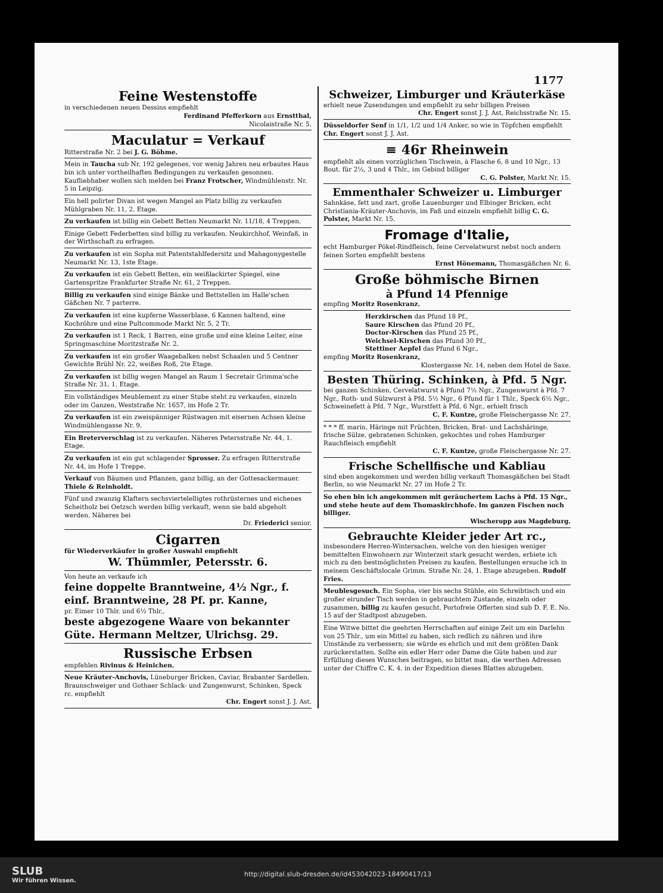1177
Feine Westenstoffe
in verschiedenen neuen Dessins empfiehlt
Ferdinand Pfefferkorn aus Ernstthal,
Nicolaistraße Nr. 5.
Maculatur = Verkauf
Ritterstraße Nr. 2 bei J. G. Böhme.
Mein in Taucha sub Nr. 192 gelegenes, vor wenig Jahren neu erbautes Haus bin ich unter vortheilhaften Bedingungen zu verkaufen gesonnen. Kaufliebhaber wollen sich melden bei Franz Frotscher, Windmühlenstr. Nr. 5 in Leipzig.
Ein hell polirter Divan ist wegen Mangel an Platz billig zu verkaufen Mühlgraben Nr. 11, 2. Etage.
Zu verkaufen ist billig ein Gebett Betten Neumarkt Nr. 11/18, 4 Treppen.
Einige Gebett Federbetten sind billig zu verkaufen. Neukirchhof, Weinfaß, in der Wirthschaft zu erfragen.
Zu verkaufen ist ein Sopha mit Patentstahlfedersitz und Mahagonygestelle Neumarkt Nr. 13, 1ste Etage.
Zu verkaufen ist ein Gebett Betten, ein weißlackirter Spiegel, eine Gartenspritze Frankfurter Straße Nr. 61, 2 Treppen.
Billig zu verkaufen sind einige Bänke und Bettstellen im Halle'schen Gäßchen Nr. 7 parterre.
Zu verkaufen ist eine kupferne Wasserblase, 6 Kannen haltend, eine Kochröhre und eine Pultcommode Markt Nr. 5, 2 Tr.
Zu verkaufen ist 1 Reck, 1 Barren, eine große und eine kleine Leiter, eine Springmaschine Moritzstraße Nr. 2.
Zu verkaufen ist ein großer Waagebalken nebst Schaalen und 5 Centner Gewichte Brühl Nr. 22, weißes Roß, 2te Etage.
Zu verkaufen ist billig wegen Mangel an Raum 1 Secretair Grimma'sche Straße Nr. 31, 1. Etage.
Ein vollständiges Meublement zu einer Stube steht zu verkaufen, einzeln oder im Ganzen, Weststraße Nr. 1657, im Hofe 2 Tr.
Zu verkaufen ist ein zweispänniger Rüstwagen mit eisernen Achsen kleine Windmühlengasse Nr. 9.
Ein Breterverschlag ist zu verkaufen. Näheres Petersstraße Nr. 44, 1. Etage.
Zu verkaufen ist ein gut schlagender Sprosser. Zu erfragen Ritterstraße Nr. 44, im Hofe 1 Treppe.
Verkauf von Bäumen und Pflanzen, ganz billig, an der Gottesackermauer. Thiele & Reinholdt.
Fünf und zwanzig Klaftern sechsviertelelligtes rothrüsternes und eichenes Scheitholz bei Oetzsch werden billig verkauft, wenn sie bald abgeholt werden. Näheres bei
Dr. Friederici senior.
Cigarren
für Wiederverkäufer in großer Auswahl empfiehlt
W. Thümmler, Petersstr. 6.
Von heute an verkaufe ich
feine doppelte Branntweine, 4½ Ngr., f. einf. Branntweine, 28 Pf. pr. Kanne,
pr. Eimer 10 Thlr. und 6½ Thlr.,
beste abgezogene Waare von bekannter Güte. Hermann Meltzer, Ulrichsg. 29.
Russische Erbsen
empfehlen Rivinus & Heinichen.
Neue Kräuter-Anchovis, Lüneburger Bricken, Caviar, Brabanter Sardellen, Braunschweiger und Gothaer Schlack- und Zungenwurst, Schinken, Speck rc. empfiehlt
Chr. Engert sonst J. J. Ast.
Schweizer, Limburger und Kräuterkäse
erhielt neue Zusendungen und empfiehlt zu sehr billigen Preisen
Chr. Engert sonst J. J. Ast, Reichsstraße Nr. 15.
Düsseldorfer Senf in 1/1, 1/2 und 1/4 Anker, so wie in Töpfchen empfiehlt Chr. Engert sonst J. J. Ast.
≡ 46r Rheinwein
empfiehlt als einen vorzüglichen Tischwein, à Flasche 6, 8 und 10 Ngr., 13 Bout. für 2½, 3 und 4 Thlr., im Gebind billiger
C. G. Polster, Markt Nr. 15.
Emmenthaler Schweizer u. Limburger
Sahnkäse, fett und zart, große Lauenburger und Elbinger Bricken, echt Christiania-Kräuter-Anchovis, im Faß und einzeln empfiehlt billig C. G. Polster, Markt Nr. 15.
Fromage d'Italie,
echt Hamburger Pökel-Rindfleisch, feine Cervelatwurst nebst noch andern feinen Sorten empfiehlt bestens
Ernst Hönemann, Thomasgäßchen Nr. 6.
Große böhmische Birnen
à Pfund 14 Pfennige
empfing Moritz Rosenkranz.
Herzkirschen das Pfund 18 Pf.,
Saure Kirschen das Pfund 20 Pf.,
Doctor-Kirschen das Pfund 25 Pf.,
Weichsel-Kirschen das Pfund 30 Pf.,
Stettiner Aepfel das Pfund 6 Ngr.,
empfing Moritz Rosenkranz,
Klostergasse Nr. 14, neben dem Hotel de Saxe.
Besten Thüring. Schinken, à Pfd. 5 Ngr.
bei ganzen Schinken, Cervelatwurst à Pfund 7½ Ngr., Zungenwurst à Pfd. 7 Ngr., Roth- und Sülzwurst à Pfd. 5½ Ngr., 6 Pfund für 1 Thlr., Speck 6½ Ngr., Schweinefett à Pfd. 7 Ngr., Wurstfett à Pfd. 6 Ngr., erhielt frisch
C. F. Kuntze, große Fleischergasse Nr. 27.
* * * ff. marin. Häringe mit Früchten, Bricken, Brat- und Lachshäringe, frische Sülze, gebratenen Schinken, gekochtes und rohes Hamburger Rauchfleisch empfiehlt
C. F. Kuntze, große Fleischergasse Nr. 27.
Frische Schellfische und Kabliau
sind eben angekommen und werden billig verkauft Thomasgäßchen bei Stadt Berlin, so wie Neumarkt Nr. 27 im Hofe 2 Tr.
So eben bin ich angekommen mit geräuchertem Lachs à Pfd. 15 Ngr., und stehe heute auf dem Thomaskirchhofe. Im ganzen Fischen noch billiger.
Wischeropp aus Magdeburg.
Gebrauchte Kleider jeder Art rc.,
insbesondere Herren-Wintersachen, welche von den hiesigen weniger bemittelten Einwohnern zur Winterzeit stark gesucht werden, erbiete ich mich zu den bestmöglichsten Preisen zu kaufen. Bestellungen ersuche ich in meinem Geschäftslocale Grimm. Straße Nr. 24, 1. Etage abzugeben. Rudolf Fries.
Meublesgesuch. Ein Sopha, vier bis sechs Stühle, ein Schreibtisch und ein großer eirunder Tisch werden in gebrauchtem Zustande, einzeln oder zusammen, billig zu kaufen gesucht. Portofreie Offerten sind sub D. F. E. No. 15 auf der Stadtpost abzugeben.
Eine Witwe bittet die geehrten Herrschaften auf einige Zeit um ein Darlehn von 25 Thlr., um ein Mittel zu haben, sich redlich zu nähren und ihre Umstände zu verbessern; sie würde es ehrlich und mit dem größten Dank zurückerstatten. Sollte ein edler Herr oder Dame die Güte haben und zur Erfüllung dieses Wunsches beitragen, so bittet man, die werthen Adressen unter der Chiffre C. K. 4. in der Expedition dieses Blattes abzugeben.
SLUB
Wir führen Wissen.
http://digital.slub-dresden.de/id453042023-18490417/13